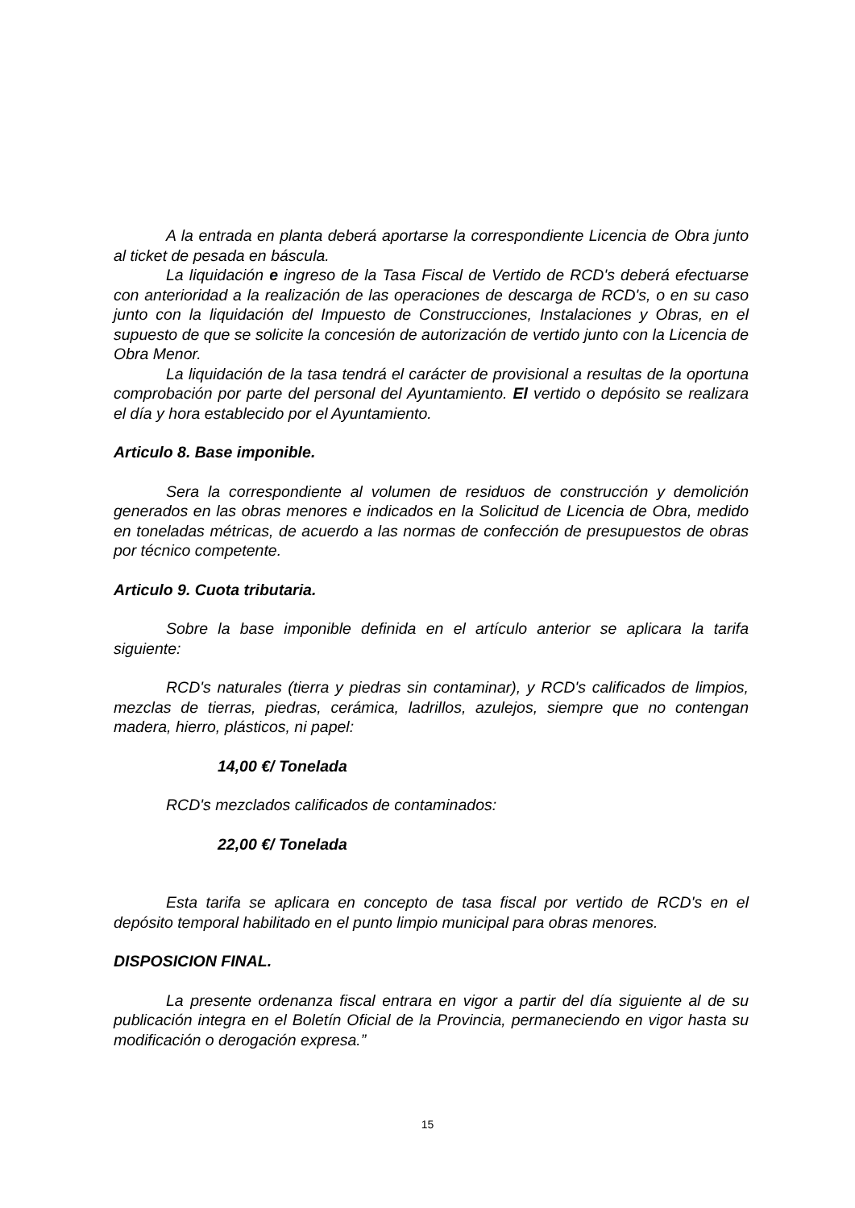A la entrada en planta deberá aportarse la correspondiente Licencia de Obra junto al ticket de pesada en báscula.
La liquidación e ingreso de la Tasa Fiscal de Vertido de RCD's deberá efectuarse con anterioridad a la realización de las operaciones de descarga de RCD's, o en su caso junto con la liquidación del Impuesto de Construcciones, Instalaciones y Obras, en el supuesto de que se solicite la concesión de autorización de vertido junto con la Licencia de Obra Menor.
La liquidación de la tasa tendrá el carácter de provisional a resultas de la oportuna comprobación por parte del personal del Ayuntamiento. El vertido o depósito se realizara el día y hora establecido por el Ayuntamiento.
Articulo 8. Base imponible.
Sera la correspondiente al volumen de residuos de construcción y demolición generados en las obras menores e indicados en la Solicitud de Licencia de Obra, medido en toneladas métricas, de acuerdo a las normas de confección de presupuestos de obras por técnico competente.
Articulo 9. Cuota tributaria.
Sobre la base imponible definida en el artículo anterior se aplicara la tarifa siguiente:
RCD's naturales (tierra y piedras sin contaminar), y RCD's calificados de limpios, mezclas de tierras, piedras, cerámica, ladrillos, azulejos, siempre que no contengan madera, hierro, plásticos, ni papel:
14,00 €/ Tonelada
RCD's mezclados calificados de contaminados:
22,00 €/ Tonelada
Esta tarifa se aplicara en concepto de tasa fiscal por vertido de RCD's en el depósito temporal habilitado en el punto limpio municipal para obras menores.
DISPOSICION FINAL.
La presente ordenanza fiscal entrara en vigor a partir del día siguiente al de su publicación integra en el Boletín Oficial de la Provincia, permaneciendo en vigor hasta su modificación o derogación expresa.”
15